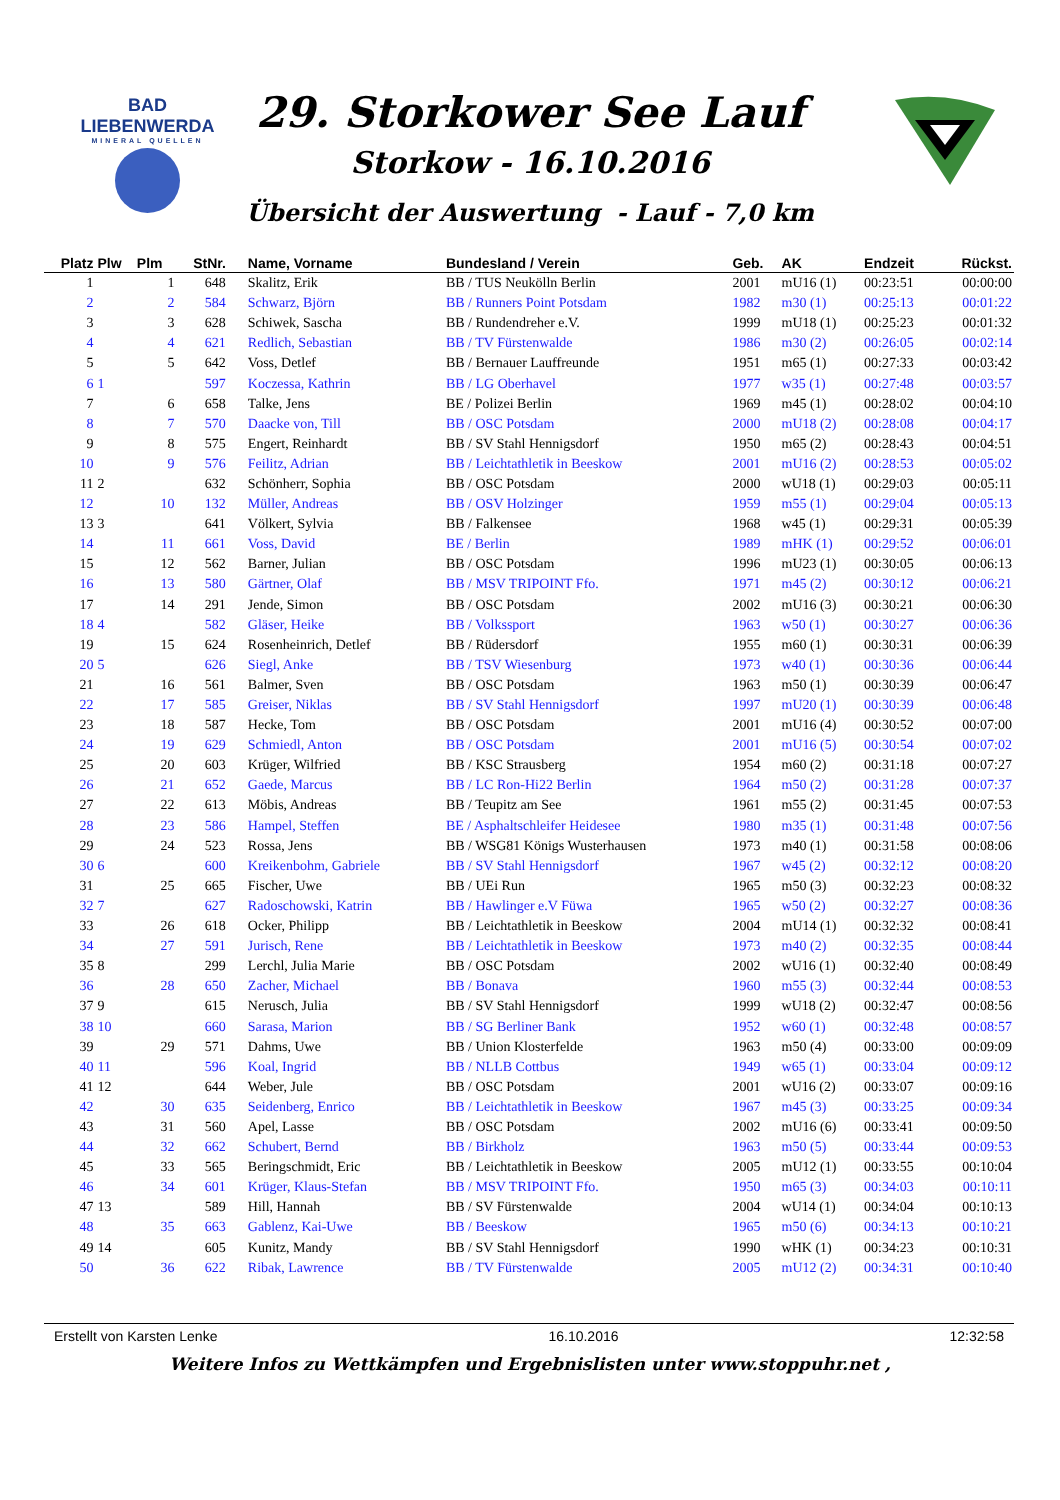BAD
LIEBENWERDA
MINERAL QUELLEN
29. Storkower See Lauf
Storkow - 16.10.2016
Übersicht der Auswertung - Lauf - 7,0 km
| Platz | Plw | Plm | StNr. | Name, Vorname | Bundesland / Verein | Geb. | AK | Endzeit | Rückst. |
| --- | --- | --- | --- | --- | --- | --- | --- | --- | --- |
| 1 | | 1 | 648 | Skalitz, Erik | BB / TUS Neukölln Berlin | 2001 | mU16 (1) | 00:23:51 | 00:00:00 |
| 2 | | 2 | 584 | Schwarz, Björn | BB / Runners Point Potsdam | 1982 | m30 (1) | 00:25:13 | 00:01:22 |
| 3 | | 3 | 628 | Schiwek, Sascha | BB / Rundendreher e.V. | 1999 | mU18 (1) | 00:25:23 | 00:01:32 |
| 4 | | 4 | 621 | Redlich, Sebastian | BB / TV Fürstenwalde | 1986 | m30 (2) | 00:26:05 | 00:02:14 |
| 5 | | 5 | 642 | Voss, Detlef | BB / Bernauer Lauffreunde | 1951 | m65 (1) | 00:27:33 | 00:03:42 |
| 6 | 1 | | 597 | Koczessa, Kathrin | BB / LG Oberhavel | 1977 | w35 (1) | 00:27:48 | 00:03:57 |
| 7 | | 6 | 658 | Talke, Jens | BE / Polizei Berlin | 1969 | m45 (1) | 00:28:02 | 00:04:10 |
| 8 | | 7 | 570 | Daacke von, Till | BB / OSC Potsdam | 2000 | mU18 (2) | 00:28:08 | 00:04:17 |
| 9 | | 8 | 575 | Engert, Reinhardt | BB / SV Stahl Hennigsdorf | 1950 | m65 (2) | 00:28:43 | 00:04:51 |
| 10 | | 9 | 576 | Feilitz, Adrian | BB / Leichtathletik in Beeskow | 2001 | mU16 (2) | 00:28:53 | 00:05:02 |
| 11 | 2 | | 632 | Schönherr, Sophia | BB / OSC Potsdam | 2000 | wU18 (1) | 00:29:03 | 00:05:11 |
| 12 | | 10 | 132 | Müller, Andreas | BB / OSV Holzinger | 1959 | m55 (1) | 00:29:04 | 00:05:13 |
| 13 | 3 | | 641 | Völkert, Sylvia | BB / Falkensee | 1968 | w45 (1) | 00:29:31 | 00:05:39 |
| 14 | | 11 | 661 | Voss, David | BE / Berlin | 1989 | mHK (1) | 00:29:52 | 00:06:01 |
| 15 | | 12 | 562 | Barner, Julian | BB / OSC Potsdam | 1996 | mU23 (1) | 00:30:05 | 00:06:13 |
| 16 | | 13 | 580 | Gärtner, Olaf | BB / MSV TRIPOINT Ffo. | 1971 | m45 (2) | 00:30:12 | 00:06:21 |
| 17 | | 14 | 291 | Jende, Simon | BB / OSC Potsdam | 2002 | mU16 (3) | 00:30:21 | 00:06:30 |
| 18 | 4 | | 582 | Gläser, Heike | BB / Volkssport | 1963 | w50 (1) | 00:30:27 | 00:06:36 |
| 19 | | 15 | 624 | Rosenheinrich, Detlef | BB / Rüdersdorf | 1955 | m60 (1) | 00:30:31 | 00:06:39 |
| 20 | 5 | | 626 | Siegl, Anke | BB / TSV Wiesenburg | 1973 | w40 (1) | 00:30:36 | 00:06:44 |
| 21 | | 16 | 561 | Balmer, Sven | BB / OSC Potsdam | 1963 | m50 (1) | 00:30:39 | 00:06:47 |
| 22 | | 17 | 585 | Greiser, Niklas | BB / SV Stahl Hennigsdorf | 1997 | mU20 (1) | 00:30:39 | 00:06:48 |
| 23 | | 18 | 587 | Hecke, Tom | BB / OSC Potsdam | 2001 | mU16 (4) | 00:30:52 | 00:07:00 |
| 24 | | 19 | 629 | Schmiedl, Anton | BB / OSC Potsdam | 2001 | mU16 (5) | 00:30:54 | 00:07:02 |
| 25 | | 20 | 603 | Krüger, Wilfried | BB / KSC Strausberg | 1954 | m60 (2) | 00:31:18 | 00:07:27 |
| 26 | | 21 | 652 | Gaede, Marcus | BB / LC Ron-Hi22 Berlin | 1964 | m50 (2) | 00:31:28 | 00:07:37 |
| 27 | | 22 | 613 | Möbis, Andreas | BB / Teupitz am See | 1961 | m55 (2) | 00:31:45 | 00:07:53 |
| 28 | | 23 | 586 | Hampel, Steffen | BE / Asphaltschleifer Heidesee | 1980 | m35 (1) | 00:31:48 | 00:07:56 |
| 29 | | 24 | 523 | Rossa, Jens | BB / WSG81 Königs Wusterhausen | 1973 | m40 (1) | 00:31:58 | 00:08:06 |
| 30 | 6 | | 600 | Kreikenbohm, Gabriele | BB / SV Stahl Hennigsdorf | 1967 | w45 (2) | 00:32:12 | 00:08:20 |
| 31 | | 25 | 665 | Fischer, Uwe | BB / UEi Run | 1965 | m50 (3) | 00:32:23 | 00:08:32 |
| 32 | 7 | | 627 | Radoschowski, Katrin | BB / Hawlinger e.V Füwa | 1965 | w50 (2) | 00:32:27 | 00:08:36 |
| 33 | | 26 | 618 | Ocker, Philipp | BB / Leichtathletik in Beeskow | 2004 | mU14 (1) | 00:32:32 | 00:08:41 |
| 34 | | 27 | 591 | Jurisch, Rene | BB / Leichtathletik in Beeskow | 1973 | m40 (2) | 00:32:35 | 00:08:44 |
| 35 | 8 | | 299 | Lerchl, Julia Marie | BB / OSC Potsdam | 2002 | wU16 (1) | 00:32:40 | 00:08:49 |
| 36 | | 28 | 650 | Zacher, Michael | BB / Bonava | 1960 | m55 (3) | 00:32:44 | 00:08:53 |
| 37 | 9 | | 615 | Nerusch, Julia | BB / SV Stahl Hennigsdorf | 1999 | wU18 (2) | 00:32:47 | 00:08:56 |
| 38 | 10 | | 660 | Sarasa, Marion | BB / SG Berliner Bank | 1952 | w60 (1) | 00:32:48 | 00:08:57 |
| 39 | | 29 | 571 | Dahms, Uwe | BB / Union Klosterfelde | 1963 | m50 (4) | 00:33:00 | 00:09:09 |
| 40 | 11 | | 596 | Koal, Ingrid | BB / NLLB Cottbus | 1949 | w65 (1) | 00:33:04 | 00:09:12 |
| 41 | 12 | | 644 | Weber, Jule | BB / OSC Potsdam | 2001 | wU16 (2) | 00:33:07 | 00:09:16 |
| 42 | | 30 | 635 | Seidenberg, Enrico | BB / Leichtathletik in Beeskow | 1967 | m45 (3) | 00:33:25 | 00:09:34 |
| 43 | | 31 | 560 | Apel, Lasse | BB / OSC Potsdam | 2002 | mU16 (6) | 00:33:41 | 00:09:50 |
| 44 | | 32 | 662 | Schubert, Bernd | BB / Birkholz | 1963 | m50 (5) | 00:33:44 | 00:09:53 |
| 45 | | 33 | 565 | Beringschmidt, Eric | BB / Leichtathletik in Beeskow | 2005 | mU12 (1) | 00:33:55 | 00:10:04 |
| 46 | | 34 | 601 | Krüger, Klaus-Stefan | BB / MSV TRIPOINT Ffo. | 1950 | m65 (3) | 00:34:03 | 00:10:11 |
| 47 | 13 | | 589 | Hill, Hannah | BB / SV Fürstenwalde | 2004 | wU14 (1) | 00:34:04 | 00:10:13 |
| 48 | | 35 | 663 | Gablenz, Kai-Uwe | BB / Beeskow | 1965 | m50 (6) | 00:34:13 | 00:10:21 |
| 49 | 14 | | 605 | Kunitz, Mandy | BB / SV Stahl Hennigsdorf | 1990 | wHK (1) | 00:34:23 | 00:10:31 |
| 50 | | 36 | 622 | Ribak, Lawrence | BB / TV Fürstenwalde | 2005 | mU12 (2) | 00:34:31 | 00:10:40 |
Erstellt von Karsten Lenke 16.10.2016 12:32:58
Weitere Infos zu Wettkämpfen und Ergebnislisten unter www.stoppuhr.net ,